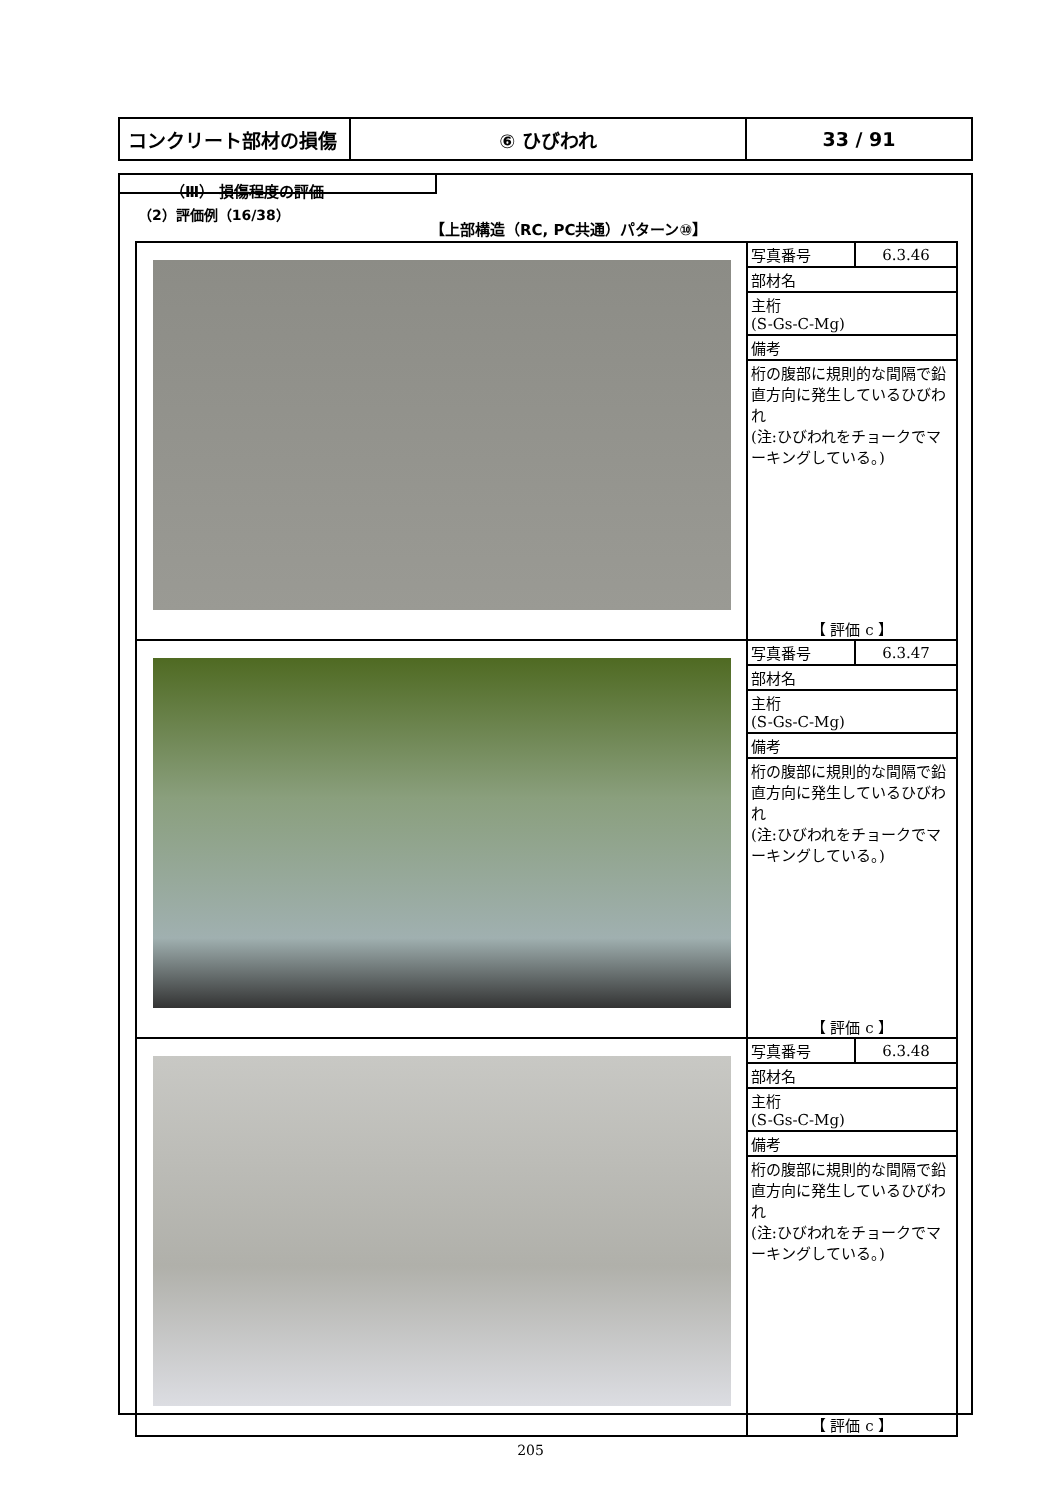| コンクリート部材の損傷 | ⑥ ひびわれ | 33 / 91 |
（Ⅲ） 損傷程度の評価
（2）評価例（16/38）
【上部構造（RC, PC共通）パターン⑩】
| | / 写真番号 / 6.3.46 / / 部材名 / / / 主桁 (S-Gs-C-Mg) / / / 備考 / / / 桁の腹部に規則的な間隔で鉛直方向に発生しているひびわれ (注:ひびわれをチョークでマーキングしている。) / / 【 評価 c 】 |
| | / 写真番号 / 6.3.47 / / 部材名 / / / 主桁 (S-Gs-C-Mg) / / / 備考 / / / 桁の腹部に規則的な間隔で鉛直方向に発生しているひびわれ (注:ひびわれをチョークでマーキングしている。) / / 【 評価 c 】 |
| | / 写真番号 / 6.3.48 / / 部材名 / / / 主桁 (S-Gs-C-Mg) / / / 備考 / / / 桁の腹部に規則的な間隔で鉛直方向に発生しているひびわれ (注:ひびわれをチョークでマーキングしている。) / / 【 評価 c 】 |
205